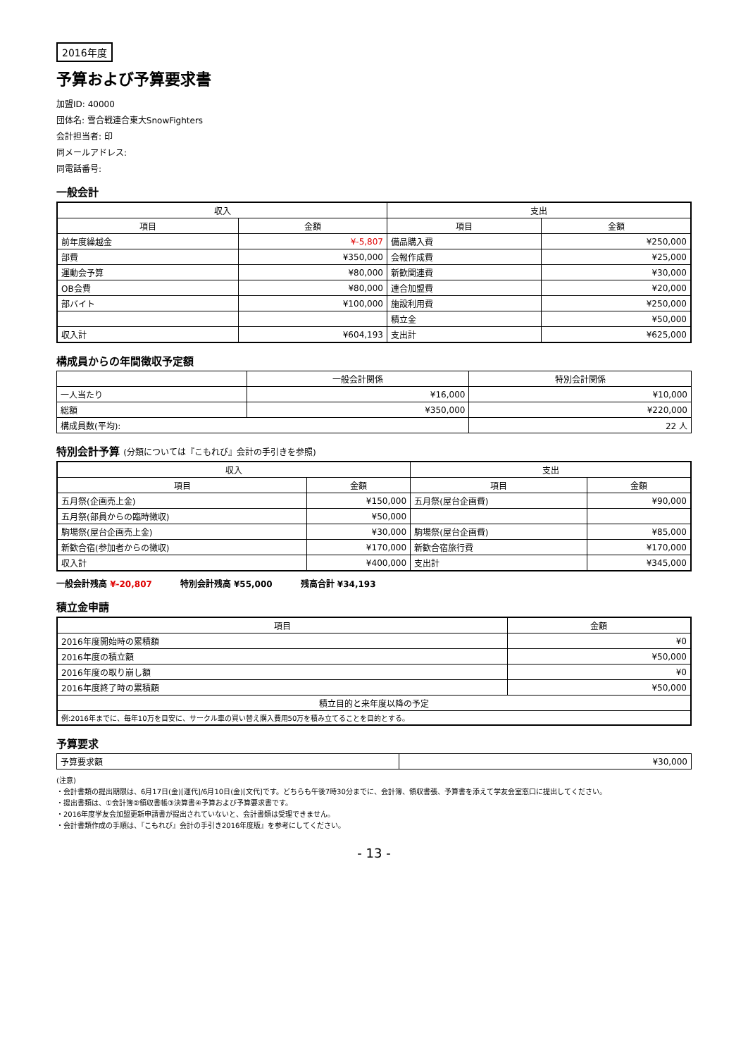2016年度
予算および予算要求書
加盟ID: 40000
団体名: 雪合戦連合東大SnowFighters
会計担当者: 印
同メールアドレス:
同電話番号:
一般会計
| 収入 | | 支出 | |
| --- | --- | --- | --- |
| 項目 | 金額 | 項目 | 金額 |
| 前年度繰越金 | ¥-5,807 | 備品購入費 | ¥250,000 |
| 部費 | ¥350,000 | 会報作成費 | ¥25,000 |
| 運動会予算 | ¥80,000 | 新歓関連費 | ¥30,000 |
| OB会費 | ¥80,000 | 連合加盟費 | ¥20,000 |
| 部バイト | ¥100,000 | 施設利用費 | ¥250,000 |
| | | 積立金 | ¥50,000 |
| 収入計 | ¥604,193 | 支出計 | ¥625,000 |
構成員からの年間徴収予定額
| | 一般会計関係 | 特別会計関係 |
| --- | --- | --- |
| 一人当たり | ¥16,000 | ¥10,000 |
| 総額 | ¥350,000 | ¥220,000 |
| 構成員数(平均): | | 22 人 |
特別会計予算 (分類については『こもれび』会計の手引きを参照)
| 収入 | | 支出 | |
| --- | --- | --- | --- |
| 項目 | 金額 | 項目 | 金額 |
| 五月祭(企画売上金) | ¥150,000 | 五月祭(屋台企画費) | ¥90,000 |
| 五月祭(部員からの臨時徴収) | ¥50,000 | | |
| 駒場祭(屋台企画売上金) | ¥30,000 | 駒場祭(屋台企画費) | ¥85,000 |
| 新歓合宿(参加者からの徴収) | ¥170,000 | 新歓合宿旅行費 | ¥170,000 |
| 収入計 | ¥400,000 | 支出計 | ¥345,000 |
一般会計残高 ¥-20,807 特別会計残高 ¥55,000 残高合計 ¥34,193
積立金申請
| 項目 | 金額 |
| --- | --- |
| 2016年度開始時の累積額 | ¥0 |
| 2016年度の積立額 | ¥50,000 |
| 2016年度の取り崩し額 | ¥0 |
| 2016年度終了時の累積額 | ¥50,000 |
| 積立目的と来年度以降の予定 | |
| 例:2016年までに、毎年10万を目安に、サークル車の買い替え購入費用50万を積み立てることを目的とする。 | |
予算要求
| 予算要求額 | ¥30,000 |
(注意)
・会計書類の提出期限は、6月17日(金)[運代]/6月10日(金)[文代]です。どちらも午後7時30分までに、会計簿、領収書張、予算書を添えて学友会室窓口に提出してください。
・提出書類は、①会計簿②領収書帳③決算書④予算および予算要求書です。
・2016年度学友会加盟更新申請書が提出されていないと、会計書類は受理できません。
・会計書類作成の手順は、『こもれび』会計の手引き2016年度版』を参考にしてください。
- 13 -